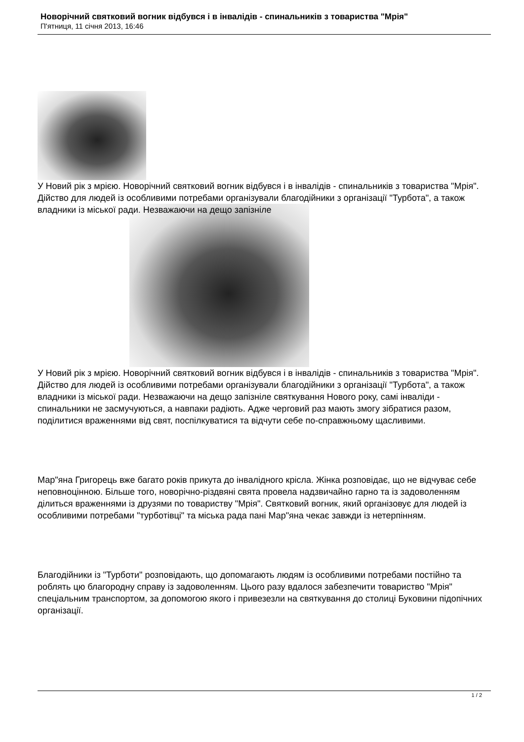Новорічний святковий вогник відбувся і в інвалідів - спинальників з товариства "Мрія"
П'ятниця, 11 січня 2013, 16:46
У Новий рік з мрією. Новорічний святковий вогник відбувся і в інвалідів - спинальників з товариства "Мрія". Дійство для людей із особливими потребами організували благодійники з організації "Турбота", а також владники із міської ради. Незважаючи на дещо запізніле
У Новий рік з мрією. Новорічний святковий вогник відбувся і в інвалідів - спинальників з товариства "Мрія". Дійство для людей із особливими потребами організували благодійники з організації "Турбота", а також владники із міської ради. Незважаючи на дещо запізніле святкування Нового року, самі інваліди - спинальники не засмучуються, а навпаки радіють. Адже черговий раз мають змогу зібратися разом, поділитися враженнями від свят, поспілкуватися та відчути себе по-справжньому щасливими.
Мар"яна Григорець вже багато років прикута до інвалідного крісла. Жінка розповідає, що не відчуває себе неповноцінною. Більше того, новорічно-різдвяні свята провела надзвичайно гарно та із задоволенням ділиться враженнями із друзями по товариству "Мрія". Святковий вогник, який організовує для людей із особливими потребами "турботівці" та міська рада пані Мар"яна чекає завжди із нетерпінням.
Благодійники із "Турботи" розповідають, що допомагають людям із особливими потребами постійно та роблять цю благородну справу із задоволенням. Цього разу вдалося забезпечити товариство "Мрія" спеціальним транспортом, за допомогою якого і привезезли на святкування до столиці Буковини підопічних організації.
1 / 2